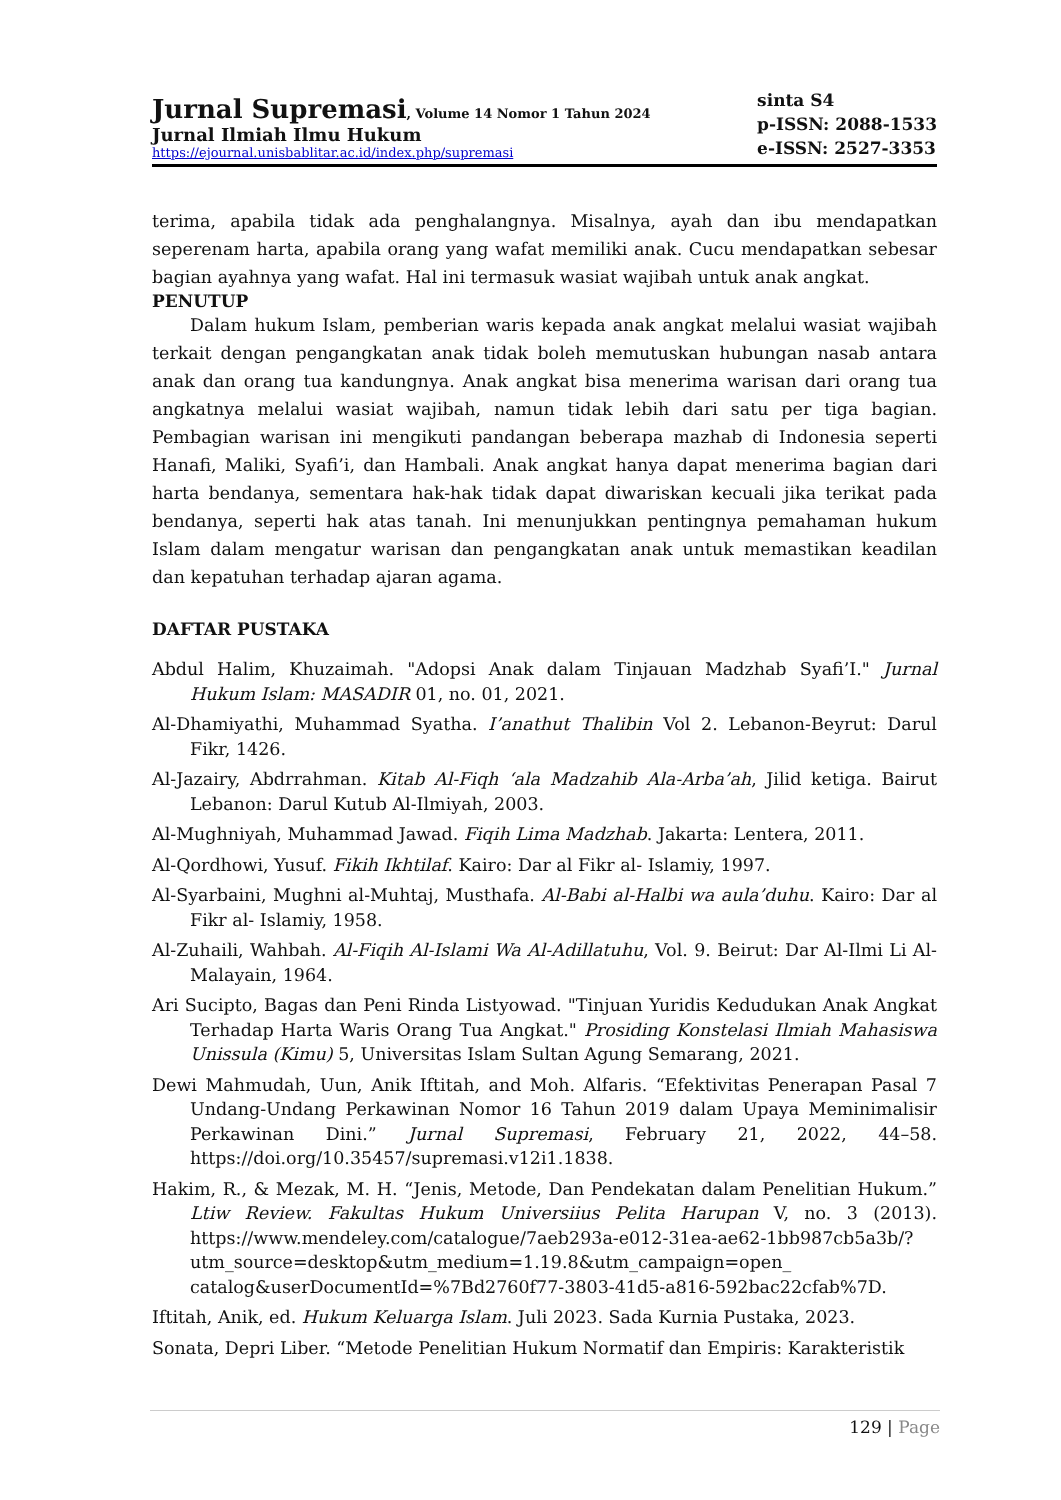Jurnal Supremasi, Volume 14 Nomor 1 Tahun 2024
Jurnal Ilmiah Ilmu Hukum
https://ejournal.unisbablitar.ac.id/index.php/supremasi
sinta S4
p-ISSN: 2088-1533
e-ISSN: 2527-3353
terima, apabila tidak ada penghalangnya. Misalnya, ayah dan ibu mendapatkan seperenam harta, apabila orang yang wafat memiliki anak. Cucu mendapatkan sebesar bagian ayahnya yang wafat. Hal ini termasuk wasiat wajibah untuk anak angkat.
PENUTUP
Dalam hukum Islam, pemberian waris kepada anak angkat melalui wasiat wajibah terkait dengan pengangkatan anak tidak boleh memutuskan hubungan nasab antara anak dan orang tua kandungnya. Anak angkat bisa menerima warisan dari orang tua angkatnya melalui wasiat wajibah, namun tidak lebih dari satu per tiga bagian. Pembagian warisan ini mengikuti pandangan beberapa mazhab di Indonesia seperti Hanafi, Maliki, Syafi’i, dan Hambali. Anak angkat hanya dapat menerima bagian dari harta bendanya, sementara hak-hak tidak dapat diwariskan kecuali jika terikat pada bendanya, seperti hak atas tanah. Ini menunjukkan pentingnya pemahaman hukum Islam dalam mengatur warisan dan pengangkatan anak untuk memastikan keadilan dan kepatuhan terhadap ajaran agama.
DAFTAR PUSTAKA
Abdul Halim, Khuzaimah. "Adopsi Anak dalam Tinjauan Madzhab Syafi’I." Jurnal Hukum Islam: MASADIR 01, no. 01, 2021.
Al-Dhamiyathi, Muhammad Syatha. I’anathut Thalibin Vol 2. Lebanon-Beyrut: Darul Fikr, 1426.
Al-Jazairy, Abdrrahman. Kitab Al-Fiqh ‘ala Madzahib Ala-Arba’ah, Jilid ketiga. Bairut Lebanon: Darul Kutub Al-Ilmiyah, 2003.
Al-Mughniyah, Muhammad Jawad. Fiqih Lima Madzhab. Jakarta: Lentera, 2011.
Al-Qordhowi, Yusuf. Fikih Ikhtilaf. Kairo: Dar al Fikr al- Islamiy, 1997.
Al-Syarbaini, Mughni al-Muhtaj, Musthafa. Al-Babi al-Halbi wa aula’duhu. Kairo: Dar al Fikr al- Islamiy, 1958.
Al-Zuhaili, Wahbah. Al-Fiqih Al-Islami Wa Al-Adillatuhu, Vol. 9. Beirut: Dar Al-Ilmi Li Al-Malayain, 1964.
Ari Sucipto, Bagas dan Peni Rinda Listyowad. "Tinjuan Yuridis Kedudukan Anak Angkat Terhadap Harta Waris Orang Tua Angkat." Prosiding Konstelasi Ilmiah Mahasiswa Unissula (Kimu) 5, Universitas Islam Sultan Agung Semarang, 2021.
Dewi Mahmudah, Uun, Anik Iftitah, and Moh. Alfaris. “Efektivitas Penerapan Pasal 7 Undang-Undang Perkawinan Nomor 16 Tahun 2019 dalam Upaya Meminimalisir Perkawinan Dini.” Jurnal Supremasi, February 21, 2022, 44–58. https://doi.org/10.35457/supremasi.v12i1.1838.
Hakim, R., & Mezak, M. H. “Jenis, Metode, Dan Pendekatan dalam Penelitian Hukum.” Ltiw Review. Fakultas Hukum Universiius Pelita Harupan V, no. 3 (2013). https://www.mendeley.com/catalogue/7aeb293a-e012-31ea-ae62-1bb987cb5a3b/?utm_source=desktop&utm_medium=1.19.8&utm_campaign=open_ catalog&userDocumentId=%7Bd2760f77-3803-41d5-a816-592bac22cfab%7D.
Iftitah, Anik, ed. Hukum Keluarga Islam. Juli 2023. Sada Kurnia Pustaka, 2023.
Sonata, Depri Liber. “Metode Penelitian Hukum Normatif dan Empiris: Karakteristik
129 | Page